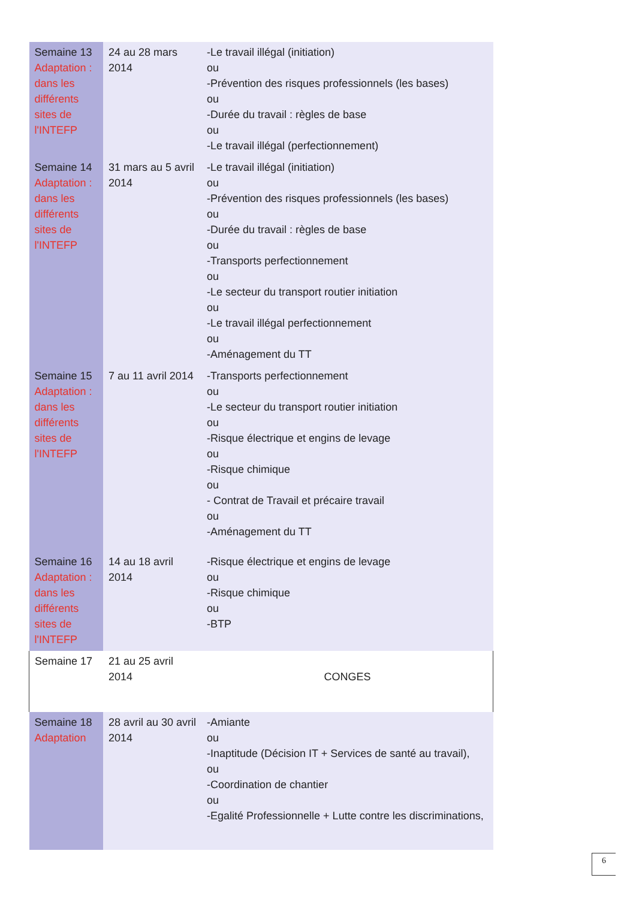| Semaine 13 Adaptation : dans les différents sites de l'INTEFP | 24 au 28 mars 2014 | -Le travail illégal (initiation) ou -Prévention des risques professionnels (les bases) ou -Durée du travail : règles de base ou -Le travail illégal (perfectionnement) |
| Semaine 14 Adaptation : dans les différents sites de l'INTEFP | 31 mars au 5 avril 2014 | -Le travail illégal (initiation) ou -Prévention des risques professionnels (les bases) ou -Durée du travail : règles de base ou -Transports perfectionnement ou -Le secteur du transport routier initiation ou -Le travail illégal perfectionnement ou -Aménagement du TT |
| Semaine 15 Adaptation : dans les différents sites de l'INTEFP | 7 au 11 avril 2014 | -Transports perfectionnement ou -Le secteur du transport routier initiation ou -Risque électrique et engins de levage ou -Risque chimique ou - Contrat de Travail et précaire travail ou -Aménagement du TT |
| Semaine 16 Adaptation : dans les différents sites de l'INTEFP | 14 au 18 avril 2014 | -Risque électrique et engins de levage ou -Risque chimique ou -BTP |
| Semaine 17 | 21 au 25 avril 2014 | CONGES |
| Semaine 18 Adaptation | 28 avril au 30 avril 2014 | -Amiante ou -Inaptitude (Décision IT + Services de santé au travail), ou -Coordination de chantier ou -Egalité Professionnelle + Lutte contre les discriminations, |
6